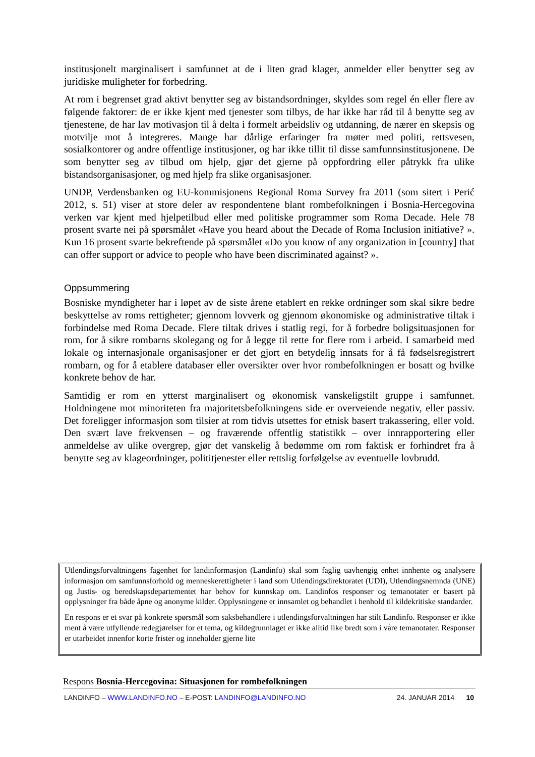institusjonelt marginalisert i samfunnet at de i liten grad klager, anmelder eller benytter seg av juridiske muligheter for forbedring.
At rom i begrenset grad aktivt benytter seg av bistandsordninger, skyldes som regel én eller flere av følgende faktorer: de er ikke kjent med tjenester som tilbys, de har ikke har råd til å benytte seg av tjenestene, de har lav motivasjon til å delta i formelt arbeidsliv og utdanning, de nærer en skepsis og motvilje mot å integreres. Mange har dårlige erfaringer fra møter med politi, rettsvesen, sosialkontorer og andre offentlige institusjoner, og har ikke tillit til disse samfunnsinstitusjonene. De som benytter seg av tilbud om hjelp, gjør det gjerne på oppfordring eller påtrykk fra ulike bistandsorganisasjoner, og med hjelp fra slike organisasjoner.
UNDP, Verdensbanken og EU-kommisjonens Regional Roma Survey fra 2011 (som sitert i Perić 2012, s. 51) viser at store deler av respondentene blant rombefolkningen i Bosnia-Hercegovina verken var kjent med hjelpetilbud eller med politiske programmer som Roma Decade. Hele 78 prosent svarte nei på spørsmålet «Have you heard about the Decade of Roma Inclusion initiative? ». Kun 16 prosent svarte bekreftende på spørsmålet «Do you know of any organization in [country] that can offer support or advice to people who have been discriminated against? ».
Oppsummering
Bosniske myndigheter har i løpet av de siste årene etablert en rekke ordninger som skal sikre bedre beskyttelse av roms rettigheter; gjennom lovverk og gjennom økonomiske og administrative tiltak i forbindelse med Roma Decade. Flere tiltak drives i statlig regi, for å forbedre boligsituasjonen for rom, for å sikre rombarns skolegang og for å legge til rette for flere rom i arbeid. I samarbeid med lokale og internasjonale organisasjoner er det gjort en betydelig innsats for å få fødselsregistrert rombarn, og for å etablere databaser eller oversikter over hvor rombefolkningen er bosatt og hvilke konkrete behov de har.
Samtidig er rom en ytterst marginalisert og økonomisk vanskeligstilt gruppe i samfunnet. Holdningene mot minoriteten fra majoritetsbefolkningens side er overveiende negativ, eller passiv. Det foreligger informasjon som tilsier at rom tidvis utsettes for etnisk basert trakassering, eller vold. Den svært lave frekvensen – og fraværende offentlig statistikk – over innrapportering eller anmeldelse av ulike overgrep, gjør det vanskelig å bedømme om rom faktisk er forhindret fra å benytte seg av klageordninger, polititjenester eller rettslig forfølgelse av eventuelle lovbrudd.
Utlendingsforvaltningens fagenhet for landinformasjon (Landinfo) skal som faglig uavhengig enhet innhente og analysere informasjon om samfunnsforhold og menneskerettigheter i land som Utlendingsdirektoratet (UDI), Utlendingsnemnda (UNE) og Justis- og beredskapsdepartementet har behov for kunnskap om. Landinfos responser og temanotater er basert på opplysninger fra både åpne og anonyme kilder. Opplysningene er innsamlet og behandlet i henhold til kildekritiske standarder.
En respons er et svar på konkrete spørsmål som saksbehandlere i utlendingsforvaltningen har stilt Landinfo. Responser er ikke ment å være utfyllende redegjørelser for et tema, og kildegrunnlaget er ikke alltid like bredt som i våre temanotater. Responser er utarbeidet innenfor korte frister og inneholder gjerne lite
Respons Bosnia-Hercegovina: Situasjonen for rombefolkningen
LANDINFO – WWW.LANDINFO.NO – E-POST: LANDINFO@LANDINFO.NO 24. JANUAR 2014 10